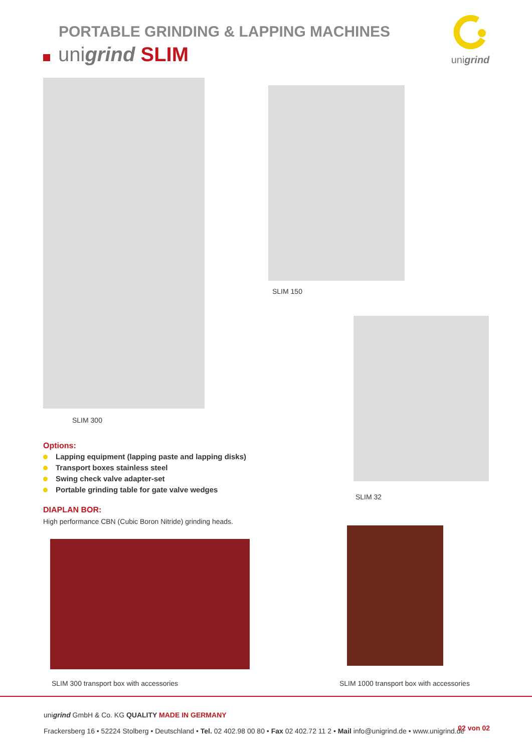PORTABLE GRINDING & LAPPING MACHINES
unigrind SLIM
unigrind
SLIM 300
SLIM 150
SLIM 32
Options:
Lapping equipment (lapping paste and lapping disks)
Transport boxes stainless steel
Swing check valve adapter-set
Portable grinding table for gate valve wedges
DIAPLAN BOR:
High performance CBN (Cubic Boron Nitride) grinding heads.
SLIM 300 transport box with accessories
SLIM 1000 transport box with accessories
unigrind GmbH & Co. KG QUALITY MADE IN GERMANY
Frackersberg 16 • 52224 Stolberg • Deutschland • Tel. 02 402.98 00 80 • Fax 02 402.72 11 2 • Mail info@unigrind.de • www.unigrind.de
02 von 02